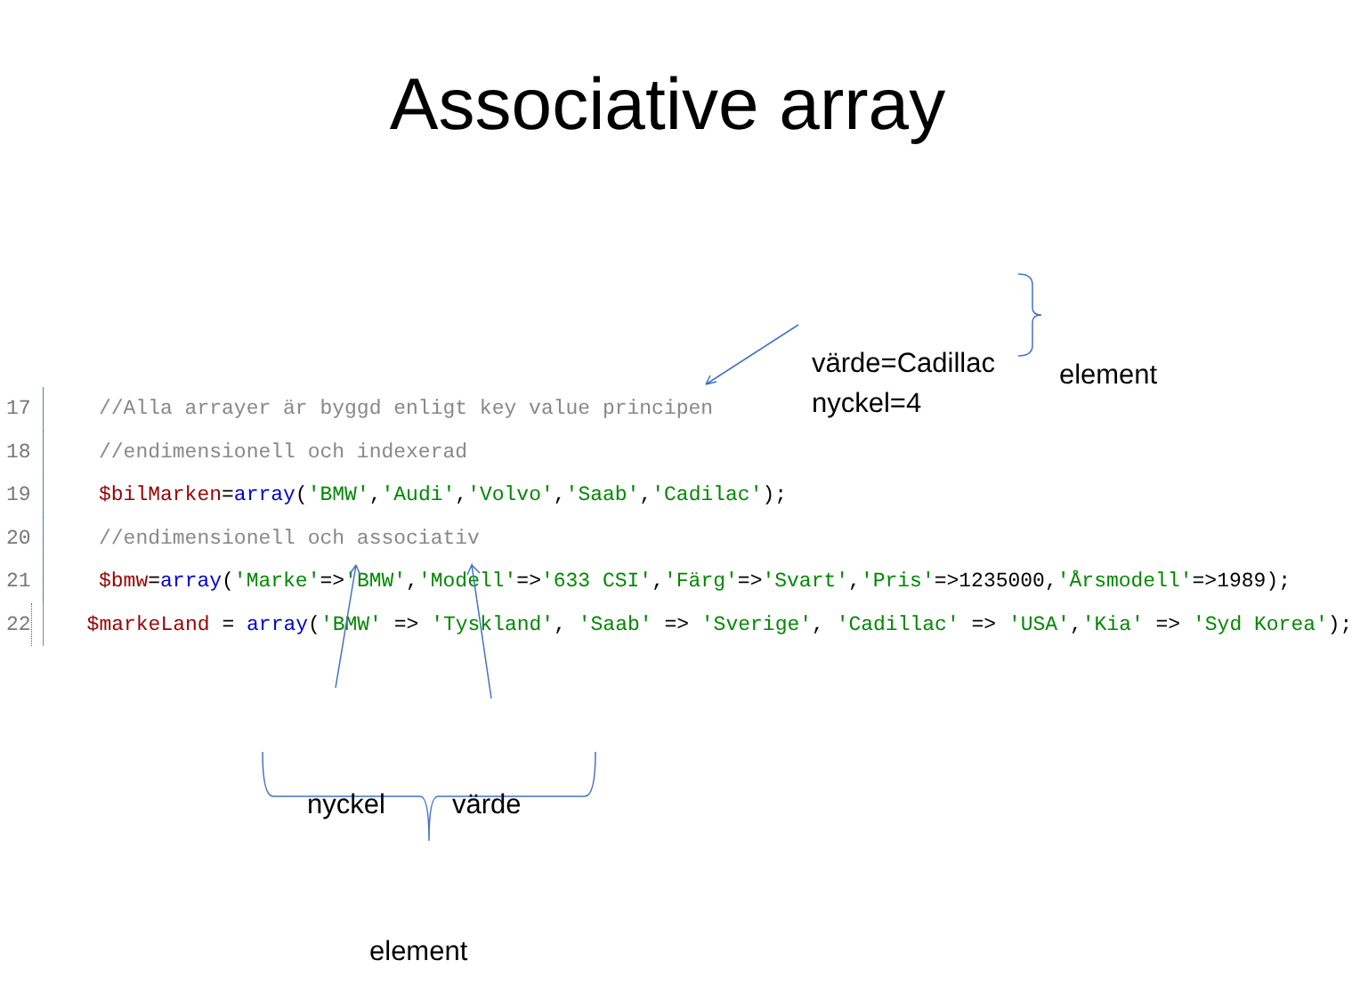Associative array
värde=Cadillac
nyckel=4
element
17 //Alla arrayer är byggd enligt key value principen
18 //endimensionell och indexerad
19 $bilMarken=array('BMW','Audi','Volvo','Saab','Cadilac');
20 //endimensionell och associativ
21 $bmw=array('Marke'=>'BMW','Modell'=>'633 CSI','Färg'=>'Svart','Pris'=>1235000,'Årsmodell'=>1989);
22 $markeLand = array('BMW' => 'Tyskland', 'Saab' => 'Sverige', 'Cadillac' => 'USA','Kia' => 'Syd Korea');
nyckel värde
element